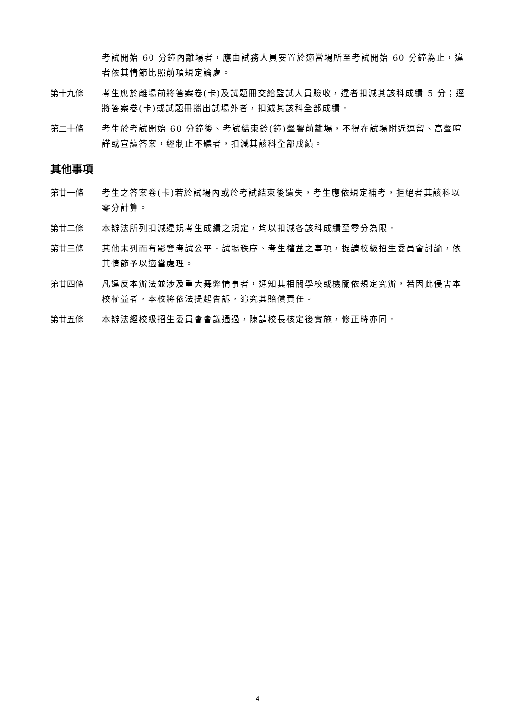考試開始 60 分鐘內離場者，應由試務人員安置於適當場所至考試開始 60 分鐘為止，違者依其情節比照前項規定論處。
第十九條 考生應於離場前將答案卷(卡)及試題冊交給監試人員驗收，違者扣減其該科成績 5 分；逕將答案卷(卡)或試題冊攜出試場外者，扣減其該科全部成績。
第二十條 考生於考試開始 60 分鐘後、考試結束鈴(鐘)聲響前離場，不得在試場附近逗留、高聲喧譁或宣讀答案，經制止不聽者，扣減其該科全部成績。
其他事項
第廿一條 考生之答案卷(卡)若於試場內或於考試結束後遺失，考生應依規定補考，拒絕者其該科以零分計算。
第廿二條 本辦法所列扣減違規考生成績之規定，均以扣減各該科成績至零分為限。
第廿三條 其他未列而有影響考試公平、試場秩序、考生權益之事項，提請校級招生委員會討論，依其情節予以適當處理。
第廿四條 凡違反本辦法並涉及重大舞弊情事者，通知其相關學校或機關依規定究辦，若因此侵害本校權益者，本校將依法提起告訴，追究其賠償責任。
第廿五條 本辦法經校級招生委員會會議通過，陳請校長核定後實施，修正時亦同。
4